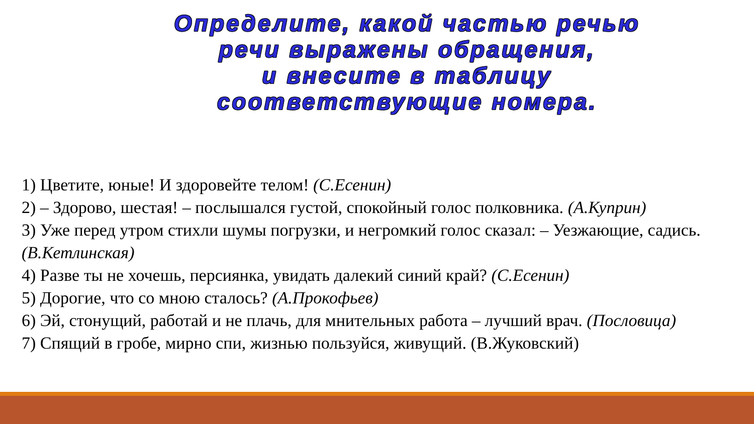Определите, какой частью речью
речи выражены обращения,
и внесите в таблицу
соответствующие номера.
1) Цветите, юные! И здоровейте телом! (С.Есенин)
2) – Здорово, шестая! – послышался густой, спокойный голос полковника. (А.Куприн)
3) Уже перед утром стихли шумы погрузки, и негромкий голос сказал: – Уезжающие, садись. (В.Кетлинская)
4) Разве ты не хочешь, персиянка, увидать далекий синий край? (С.Есенин)
5) Дорогие, что со мною сталось? (А.Прокофьев)
6) Эй, стонущий, работай и не плачь, для мнительных работа – лучший врач. (Пословица)
7) Спящий в гробе, мирно спи, жизнью пользуйся, живущий. (В.Жуковский)